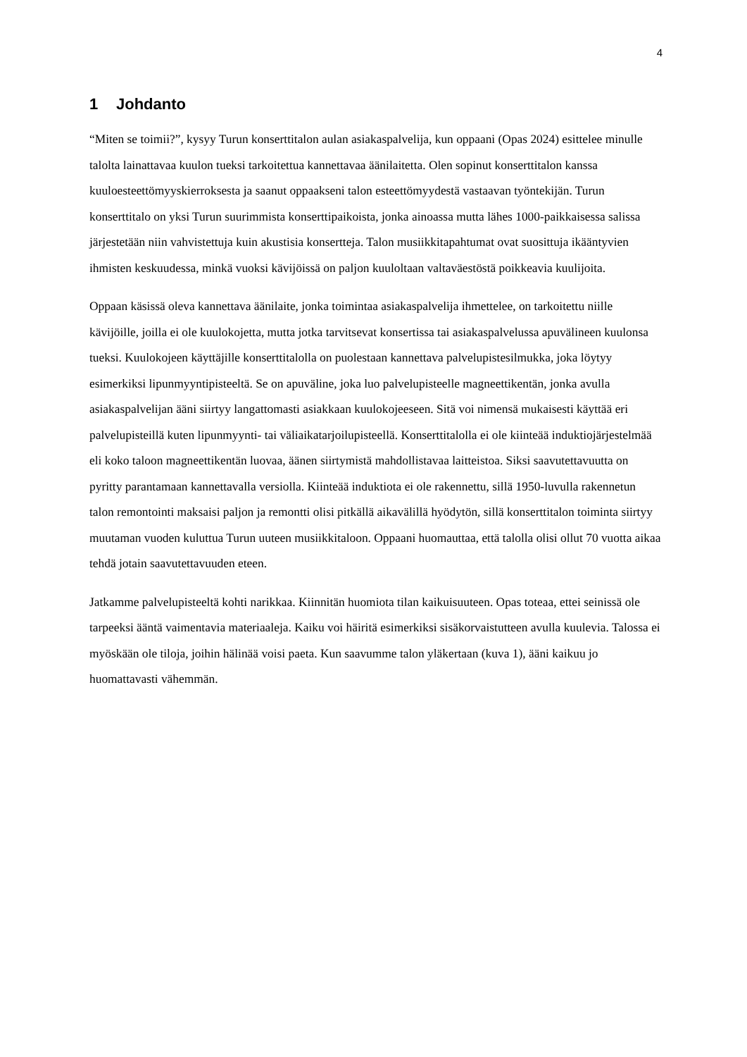4
1 Johdanto
“Miten se toimii?”, kysyy Turun konserttitalon aulan asiakaspalvelija, kun oppaani (Opas 2024) esittelee minulle talolta lainattavaa kuulon tueksi tarkoitettua kannettavaa äänilaitetta. Olen sopinut konserttitalon kanssa kuuloesteettömyyskierroksesta ja saanut oppaakseni talon esteettömyydestä vastaavan työntekijän. Turun konserttitalo on yksi Turun suurimmista konserttipaikoista, jonka ainoassa mutta lähes 1000-paikkaisessa salissa järjestetään niin vahvistettuja kuin akustisia konsertteja. Talon musiikkitapahtumat ovat suosittuja ikääntyvien ihmisten keskuudessa, minkä vuoksi kävijöissä on paljon kuuloltaan valtaväestöstä poikkeavia kuulijoita.
Oppaan käsissä oleva kannettava äänilaite, jonka toimintaa asiakaspalvelija ihmettelee, on tarkoitettu niille kävijöille, joilla ei ole kuulokojetta, mutta jotka tarvitsevat konsertissa tai asiakaspalvelussa apuvälineen kuulonsa tueksi. Kuulokojeen käyttäjille konserttitalolla on puolestaan kannettava palvelupistesilmukka, joka löytyy esimerkiksi lipunmyyntipisteeltä. Se on apuväline, joka luo palvelupisteelle magneettikentän, jonka avulla asiakaspalvelijan ääni siirtyy langattomasti asiakkaan kuulokojeeseen. Sitä voi nimensä mukaisesti käyttää eri palvelupisteillä kuten lipunmyynti- tai väliaikatarjoilupisteellä. Konserttitalolla ei ole kiinteää induktiojärjestelmää eli koko taloon magneettikentän luovaa, äänen siirtymistä mahdollistavaa laitteistoa. Siksi saavutettavuutta on pyritty parantamaan kannettavalla versiolla. Kiinteää induktiota ei ole rakennettu, sillä 1950-luvulla rakennetun talon remontointi maksaisi paljon ja remontti olisi pitkällä aikavälillä hyödytön, sillä konserttitalon toiminta siirtyy muutaman vuoden kuluttua Turun uuteen musiikkitaloon. Oppaani huomauttaa, että talolla olisi ollut 70 vuotta aikaa tehdä jotain saavutettavuuden eteen.
Jatkamme palvelupisteeltä kohti narikkaa. Kiinnitän huomiota tilan kaikuisuuteen. Opas toteaa, ettei seinissä ole tarpeeksi ääntä vaimentavia materiaaleja. Kaiku voi häiritä esimerkiksi sisäkorvaistutteen avulla kuulevia. Talossa ei myöskään ole tiloja, joihin hälinää voisi paeta. Kun saavumme talon yläkertaan (kuva 1), ääni kaikuu jo huomattavasti vähemmän.